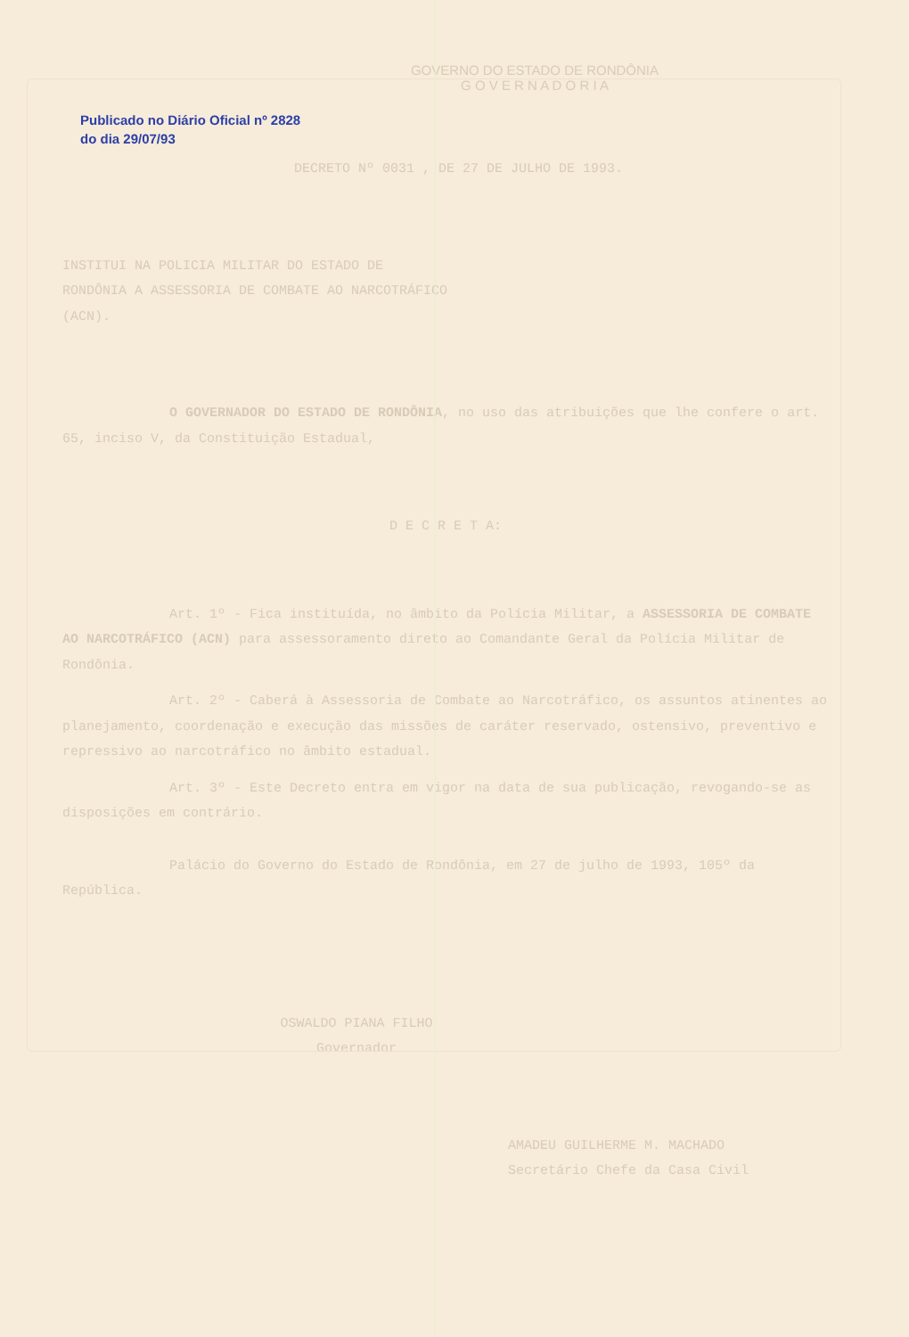GOVERNO DO ESTADO DE RONDÔNIA
G O V E R N A D O R I A
Publicado no Diário Oficial nº 2828 do dia 29/07/93
DECRETO Nº 0031 , DE 27 DE JULHO DE 1993.
INSTITUI NA POLICIA MILITAR DO ESTADO DE RONDÔNIA A ASSESSORIA DE COMBATE AO NARCOTRÁFICO (ACN).
O GOVERNADOR DO ESTADO DE RONDÔNIA, no uso das atribuições que lhe confere o art. 65, inciso V, da Constituição Estadual,
D E C R E T A:
Art. 1º - Fica instituída, no âmbito da Polícia Militar, a ASSESSORIA DE COMBATE AO NARCOTRÁFICO (ACN) para assessoramento direto ao Comandante Geral da Polícia Militar de Rondônia.
Art. 2º - Caberá à Assessoria de Combate ao Narcotráfico, os assuntos atinentes ao planejamento, coordenação e execução das missões de caráter reservado, ostensivo, preventivo e repressivo ao narcotráfico no âmbito estadual.
Art. 3º - Este Decreto entra em vigor na data de sua publicação, revogando-se as disposições em contrário.
Palácio do Governo do Estado de Rondônia, em 27 de julho de 1993, 105º da República.
OSWALDO PIANA FILHO
Governador
AMADEU GUILHERME M. MACHADO
Secretário Chefe da Casa Civil